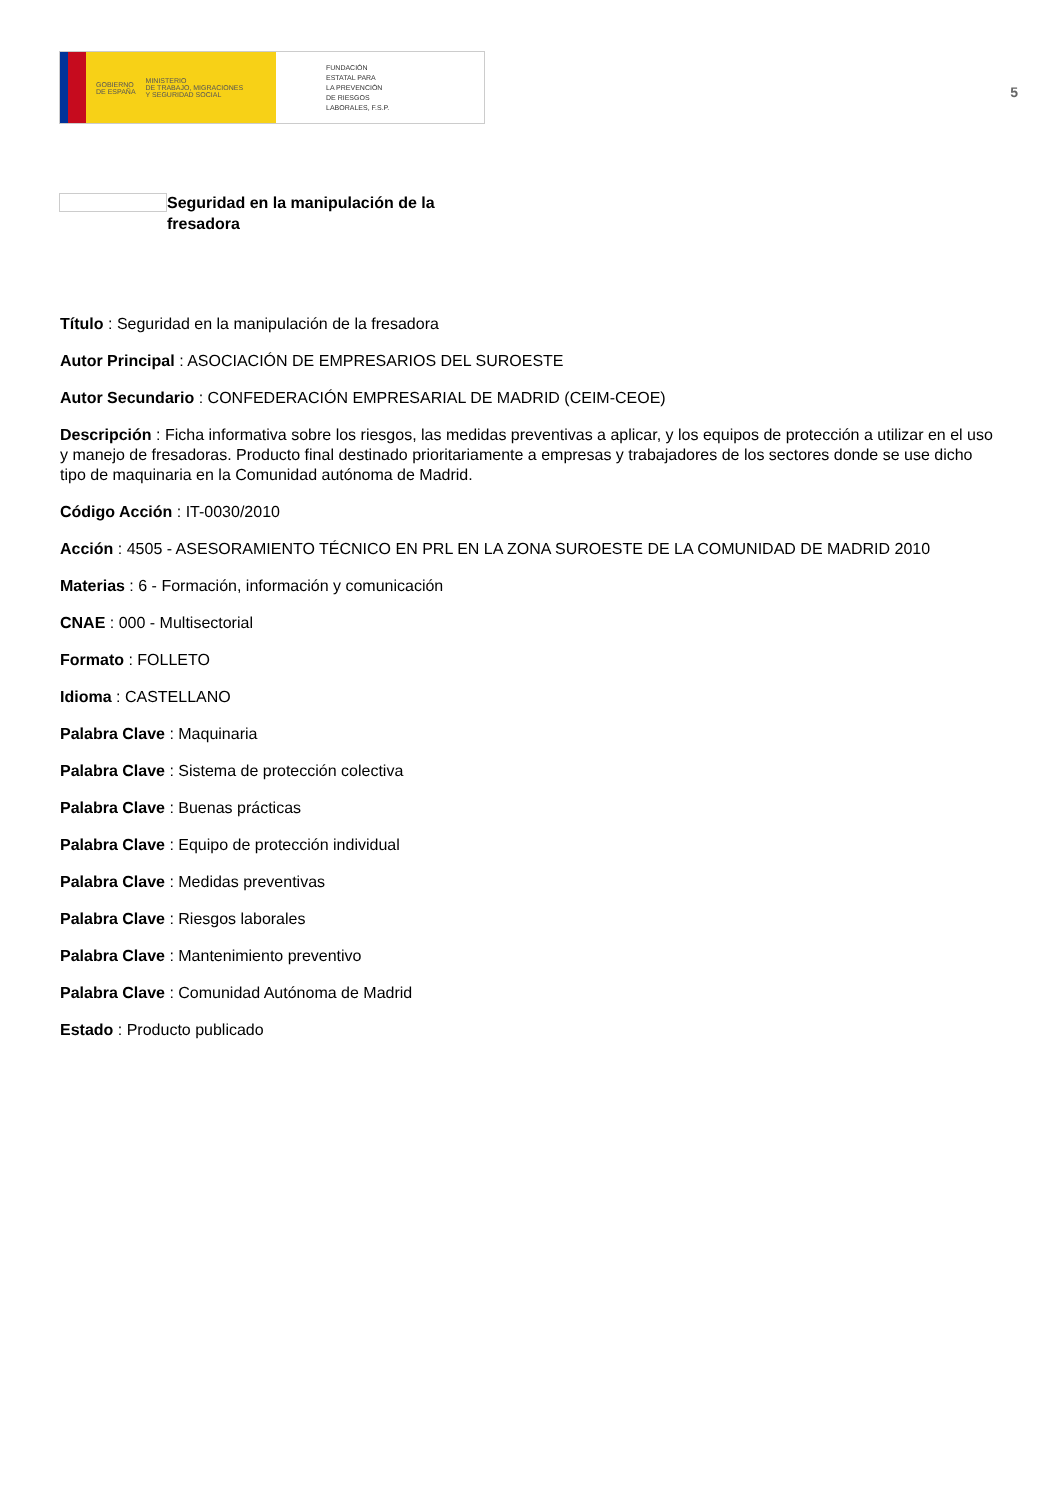GOBIERNO
DE ESPAÑA MINISTERIO
DE TRABAJO, MIGRACIONES
Y SEGURIDAD SOCIAL
FUNDACIÓN
ESTATAL PARA
LA PREVENCIÓN
DE RIESGOS
LABORALES, F.S.P.
5
Seguridad en la manipulación de la fresadora
Título : Seguridad en la manipulación de la fresadora
Autor Principal : ASOCIACIÓN DE EMPRESARIOS DEL SUROESTE
Autor Secundario : CONFEDERACIÓN EMPRESARIAL DE MADRID (CEIM-CEOE)
Descripción : Ficha informativa sobre los riesgos, las medidas preventivas a aplicar, y los equipos de protección a utilizar en el uso y manejo de fresadoras. Producto final destinado prioritariamente a empresas y trabajadores de los sectores donde se use dicho tipo de maquinaria en la Comunidad autónoma de Madrid.
Código Acción : IT-0030/2010
Acción : 4505 - ASESORAMIENTO TÉCNICO EN PRL EN LA ZONA SUROESTE DE LA COMUNIDAD DE MADRID 2010
Materias : 6 - Formación, información y comunicación
CNAE : 000 - Multisectorial
Formato : FOLLETO
Idioma : CASTELLANO
Palabra Clave : Maquinaria
Palabra Clave : Sistema de protección colectiva
Palabra Clave : Buenas prácticas
Palabra Clave : Equipo de protección individual
Palabra Clave : Medidas preventivas
Palabra Clave : Riesgos laborales
Palabra Clave : Mantenimiento preventivo
Palabra Clave : Comunidad Autónoma de Madrid
Estado : Producto publicado